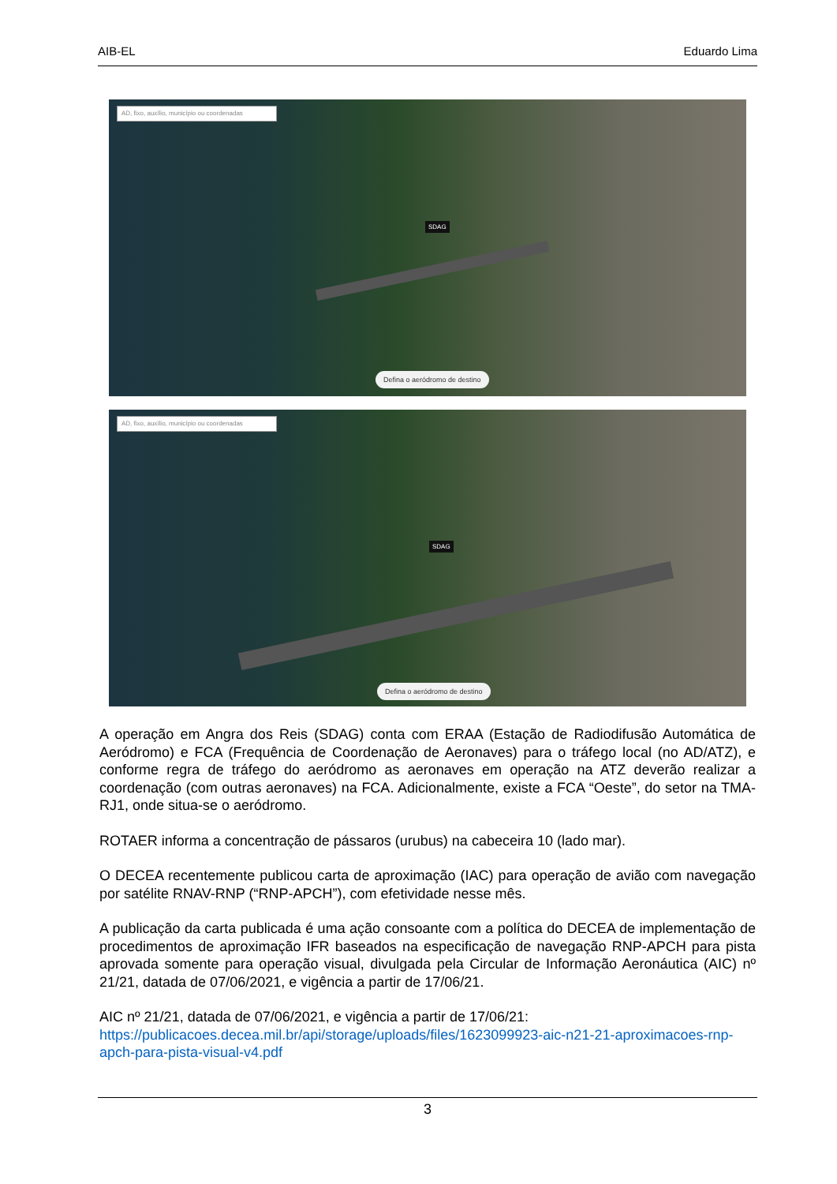AIB-EL Eduardo Lima
AD, fixo, auxílio, município ou coordenadas
SDAG
Defina o aeródromo de destino
AD, fixo, auxílio, município ou coordenadas
SDAG
Defina o aeródromo de destino
A operação em Angra dos Reis (SDAG) conta com ERAA (Estação de Radiodifusão Automática de Aeródromo) e FCA (Frequência de Coordenação de Aeronaves) para o tráfego local (no AD/ATZ), e conforme regra de tráfego do aeródromo as aeronaves em operação na ATZ deverão realizar a coordenação (com outras aeronaves) na FCA. Adicionalmente, existe a FCA “Oeste”, do setor na TMA-RJ1, onde situa-se o aeródromo.
ROTAER informa a concentração de pássaros (urubus) na cabeceira 10 (lado mar).
O DECEA recentemente publicou carta de aproximação (IAC) para operação de avião com navegação por satélite RNAV-RNP (“RNP-APCH”), com efetividade nesse mês.
A publicação da carta publicada é uma ação consoante com a política do DECEA de implementação de procedimentos de aproximação IFR baseados na especificação de navegação RNP-APCH para pista aprovada somente para operação visual, divulgada pela Circular de Informação Aeronáutica (AIC) nº 21/21, datada de 07/06/2021, e vigência a partir de 17/06/21.
AIC nº 21/21, datada de 07/06/2021, e vigência a partir de 17/06/21:
https://publicacoes.decea.mil.br/api/storage/uploads/files/1623099923-aic-n21-21-aproximacoes-rnp-apch-para-pista-visual-v4.pdf
3